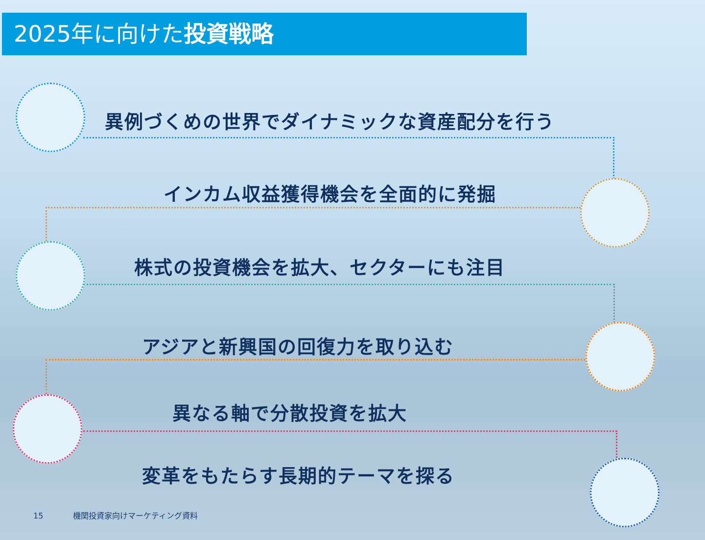2025年に向けた投資戦略
異例づくめの世界でダイナミックな資産配分を行う
インカム収益獲得機会を全面的に発掘
株式の投資機会を拡大、セクターにも注目
アジアと新興国の回復力を取り込む
異なる軸で分散投資を拡大
変革をもたらす長期的テーマを探る
15 機関投資家向けマーケティング資料